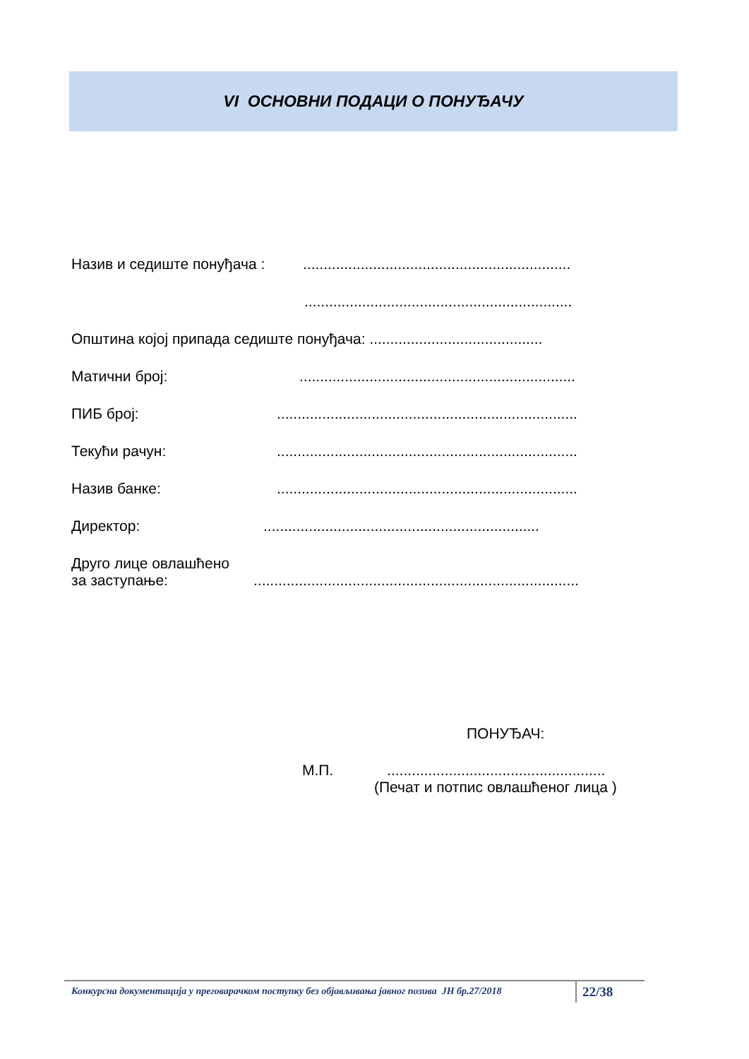VI ОСНОВНИ ПОДАЦИ О ПОНУЂАЧУ
Назив и седиште понуђача :.................................................................
.................................................................
Општина којој припада седиште понуђача: ..........................................
Матични број:...................................................................
ПИБ број:.........................................................................
Текући рачун:.........................................................................
Назив банке:.........................................................................
Директор:...................................................................
Друго лице овлашћено
за заступање:...............................................................................
ПОНУЂАЧ:
М.П. .....................................................
(Печат и потпис овлашћеног лица )
Конкурсна документација у преговарачком поступку без објављивања јавног позива ЈН бр.27/2018
22/38